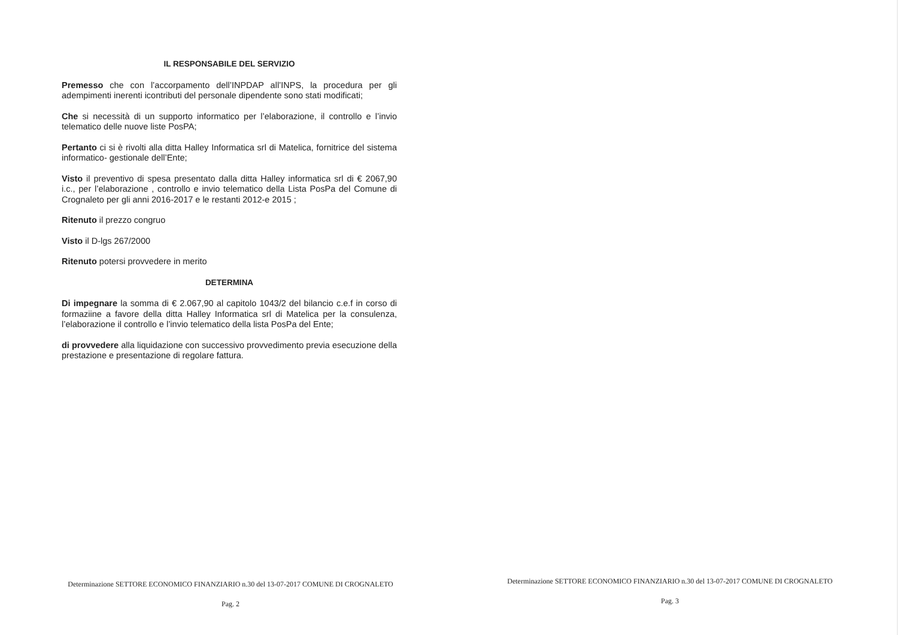IL RESPONSABILE DEL SERVIZIO
Premesso che con l’accorpamento dell’INPDAP all’INPS, la procedura per gli adempimenti inerenti icontributi del personale dipendente sono stati modificati;
Che si necessità di un supporto informatico per l’elaborazione, il controllo e l’invio telematico delle nuove liste PosPA;
Pertanto ci si è rivolti alla ditta Halley Informatica srl di Matelica, fornitrice del sistema informatico- gestionale dell’Ente;
Visto il preventivo di spesa presentato dalla ditta Halley informatica srl di € 2067,90 i.c., per l’elaborazione , controllo e invio telematico della Lista PosPa del Comune di Crognaleto per gli anni 2016-2017 e le restanti 2012-e 2015 ;
Ritenuto il prezzo congruo
Visto il D-lgs 267/2000
Ritenuto potersi provvedere in merito
DETERMINA
Di impegnare la somma di € 2.067,90 al capitolo 1043/2 del bilancio c.e.f in corso di formaziine a favore della ditta Halley Informatica srl di Matelica per la consulenza, l’elaborazione il controllo e l’invio telematico della lista PosPa del Ente;
di provvedere alla liquidazione con successivo provvedimento previa esecuzione della prestazione e presentazione di regolare fattura.
Determinazione SETTORE ECONOMICO FINANZIARIO n.30 del 13-07-2017 COMUNE DI CROGNALETO
Pag. 2
Determinazione SETTORE ECONOMICO FINANZIARIO n.30 del 13-07-2017 COMUNE DI CROGNALETO
Pag. 3